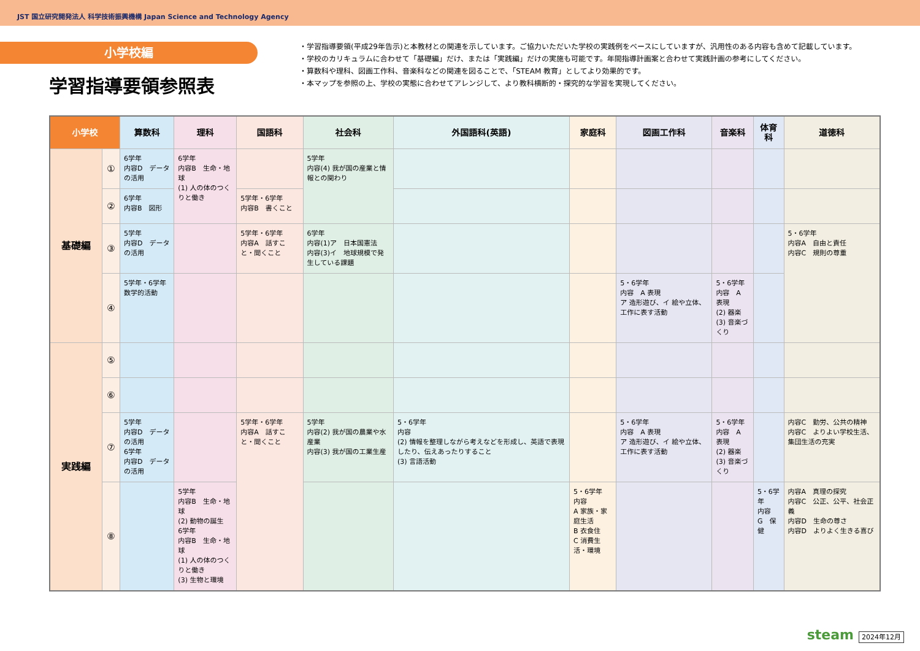JST 国立研究開発法人 科学技術振興機構 Japan Science and Technology Agency
小学校編
学習指導要領参照表
・学習指導要領(平成29年告示)と本教材との関連を示しています。ご協力いただいた学校の実践例をベースにしていますが、汎用性のある内容も含めて記載しています。
・学校のカリキュラムに合わせて「基礎編」だけ、または「実践編」だけの実施も可能です。年間指導計画案と合わせて実践計画の参考にしてください。
・算数科や理科、図画工作科、音楽科などの関連を図ることで、「STEAM 教育」としてより効果的です。
・本マップを参照の上、学校の実態に合わせてアレンジして、より教科横断的・探究的な学習を実現してください。
| 小学校 | | 算数科 | 理科 | 国語科 | 社会科 | 外国語科(英語) | 家庭科 | 図画工作科 | 音楽科 | 体育科 | 道徳科 |
| --- | --- | --- | --- | --- | --- | --- | --- | --- | --- | --- | --- |
| 基礎編 | ① | 6学年 内容D データの活用 | 6学年 内容B 生命・地球 (1) 人の体のつくりと働き | | 5学年 内容(4) 我が国の産業と情報との関わり | | | | | | |
| | ② | 6学年 内容B 図形 | | 5学年・6学年 内容B 書くこと | | | | | | | |
| | ③ | 5学年 内容D データの活用 | | 5学年・6学年 内容A 話すこと・聞くこと | 6学年 内容(1)ア 日本国憲法 内容(3)イ 地球規模で発生している課題 | | | | | | 5・6学年 内容A 自由と責任 内容C 規則の尊重 |
| | ④ | 5学年・6学年 数学的活動 | | | | | | 5・6学年 内容 A 表現 ア 造形遊び、イ 絵や立体、工作に表す活動 | 5・6学年 内容 A 表現 (2) 器楽 (3) 音楽づくり | | |
| 実践編 | ⑤ | | | | | | | | | | |
| | ⑥ | | | | | | | | | | |
| | ⑦ | 5学年 内容D データの活用 6学年 内容D データの活用 | | 5学年・6学年 内容A 話すこと・聞くこと | 5学年 内容(2) 我が国の農業や水産業 内容(3) 我が国の工業生産 | 5・6学年 内容 (2) 情報を整理しながら考えなどを形成し、英語で表現したり、伝えあったりすること (3) 言語活動 | | 5・6学年 内容 A 表現 ア 造形遊び、イ 絵や立体、工作に表す活動 | 5・6学年 内容 A 表現 (2) 器楽 (3) 音楽づくり | | 内容C 勤労、公共の精神 内容C よりよい学校生活、集団生活の充実 |
| | ⑧ | | 5学年 内容B 生命・地球 (2) 動物の誕生 6学年 内容B 生命・地球 (1) 人の体のつくりと働き (3) 生物と環境 | | | | 5・6学年 内容 A 家族・家庭生活 B 衣食住 C 消費生活・環境 | | | 5・6学年 内容 G 保健 | 内容A 真理の探究 内容C 公正、公平、社会正義 内容D 生命の尊さ 内容D よりよく生きる喜び |
steam 2024年12月